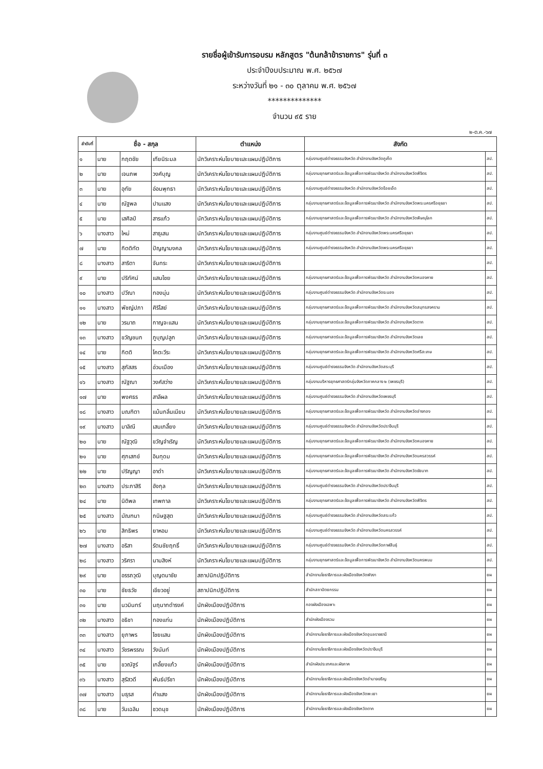รายชื่อผู้เข้ารับการอบรม หลักสูตร "ต้นกล้าข้าราชการ" รุ่นที่ ๓
ประจำปีงบประมาณ พ.ศ. ๒๕๖๗
ระหว่างวันที่ ๒๑ - ๓๐ ตุลาคม พ.ศ. ๒๕๖๗
**************
จำนวน ๙๕ ราย
๒-ต.ค.-๖๗
| ลำดับที่ | ชื่อ - สกุล | | | ตำแหน่ง | สังกัด | |
| --- | --- | --- | --- | --- | --- | --- |
| ๑ | นาย | กฤตชัย | เทียนิระมล | นักวิเคราะห์นโยบายและแผนปฏิบัติการ | กลุ่มงานศูนย์ดำรงธรรมจังหวัด สำนักงานจังหวัดภูเก็ต | สป. |
| ๒ | นาย | เจนภพ | วงศ์บุญ | นักวิเคราะห์นโยบายและแผนปฏิบัติการ | กลุ่มงานยุทธศาสตร์และข้อมูลเพื่อการพัฒนาจังหวัด สำนักงานจังหวัดพิจิตร | สป. |
| ๓ | นาย | อุทัย | อ่อนพุทธา | นักวิเคราะห์นโยบายและแผนปฏิบัติการ | กลุ่มงานศูนย์ดำรงธรรมจังหวัด สำนักงานจังหวัดร้อยเอ็ด | สป. |
| ๔ | นาย | ณัฐพล | ปานแสง | นักวิเคราะห์นโยบายและแผนปฏิบัติการ | กลุ่มงานยุทธศาสตร์และข้อมูลเพื่อการพัฒนาจังหวัด สำนักงานจังหวัดพระนครศรีอยุธยา | สป. |
| ๕ | นาย | เสศิลป์ | สารแก้ว | นักวิเคราะห์นโยบายและแผนปฏิบัติการ | กลุ่มงานยุทธศาสตร์และข้อมูลเพื่อการพัฒนาจังหวัด สำนักงานจังหวัดพิษณุโลก | สป. |
| ๖ | นางสาว | ใหม่ | สาธุเสน | นักวิเคราะห์นโยบายและแผนปฏิบัติการ | กลุ่มงานศูนย์ดำรงธรรมจังหวัด สำนักงานจังหวัดพระนครศรีอยุธยา | สป. |
| ๗ | นาย | กิตติทัต | ปัญญามงคล | นักวิเคราะห์นโยบายและแผนปฏิบัติการ | กลุ่มงานศูนย์ดำรงธรรมจังหวัด สำนักงานจังหวัดพระนครศรีอยุธยา | สป. |
| ๘ | นางสาว | สาริตา | จันทระ | นักวิเคราะห์นโยบายและแผนปฏิบัติการ | | สป. |
| ๙ | นาย | ปริทัศน์ | แสนไชย | นักวิเคราะห์นโยบายและแผนปฏิบัติการ | กลุ่มงานยุทธศาสตร์และข้อมูลเพื่อการพัฒนาจังหวัด สำนักงานจังหวัดหนองคาย | สป. |
| ๑๐ | นางสาว | ปวีณา | ทองนุ่น | นักวิเคราะห์นโยบายและแผนปฏิบัติการ | กลุ่มงานศูนย์ดำรงธรรมจังหวัด สำนักงานจังหวัดระนอง | สป. |
| ๑๑ | นางสาว | พัชญ์ปภา | ศิริไสย์ | นักวิเคราะห์นโยบายและแผนปฏิบัติการ | กลุ่มงานยุทธศาสตร์และข้อมูลเพื่อการพัฒนาจังหวัด สำนักงานจังหวัดสมุทรสงคราม | สป. |
| ๑๒ | นาย | วรนาถ | กาญจะแสน | นักวิเคราะห์นโยบายและแผนปฏิบัติการ | กลุ่มงานยุทธศาสตร์และข้อมูลเพื่อการพัฒนาจังหวัด สำนักงานจังหวัดตาก | สป. |
| ๑๓ | นางสาว | ขวัญชนก | ภูบุญปลูก | นักวิเคราะห์นโยบายและแผนปฏิบัติการ | กลุ่มงานยุทธศาสตร์และข้อมูลเพื่อการพัฒนาจังหวัด สำนักงานจังหวัดเลย | สป. |
| ๑๔ | นาย | กิตติ | โคตะวีระ | นักวิเคราะห์นโยบายและแผนปฏิบัติการ | กลุ่มงานยุทธศาสตร์และข้อมูลเพื่อการพัฒนาจังหวัด สำนักงานจังหวัดศรีสะเกษ | สป. |
| ๑๕ | นางสาว | สุภัสสร | อ่วมเมือง | นักวิเคราะห์นโยบายและแผนปฏิบัติการ | กลุ่มงานศูนย์ดำรงธรรมจังหวัด สำนักงานจังหวัดสระบุรี | สป. |
| ๑๖ | นางสาว | ณัฐณา | วงศ์สว่าง | นักวิเคราะห์นโยบายและแผนปฏิบัติการ | กลุ่มงานบริหารยุทธศาสตร์กลุ่มจังหวัดภาคกลาง ๒ (เพชรบุรี) | สป. |
| ๑๗ | นาย | พงศธร | สาลีผล | นักวิเคราะห์นโยบายและแผนปฏิบัติการ | กลุ่มงานศูนย์ดำรงธรรมจังหวัด สำนักงานจังหวัดเพชรบุรี | สป. |
| ๑๘ | นางสาว | มณฑิตา | แม้นกลิ่นเนียม | นักวิเคราะห์นโยบายและแผนปฏิบัติการ | กลุ่มงานยุทธศาสตร์และข้อมูลเพื่อการพัฒนาจังหวัด สำนักงานจังหวัดอ่างทอง | สป. |
| ๑๙ | นางสาว | มาลิณี | เสนเกลี้ยง | นักวิเคราะห์นโยบายและแผนปฏิบัติการ | กลุ่มงานศูนย์ดำรงธรรมจังหวัด สำนักงานจังหวัดปราจีนบุรี | สป. |
| ๒๐ | นาย | ณัฐวุฒิ | ขวัญจำเริญ | นักวิเคราะห์นโยบายและแผนปฏิบัติการ | กลุ่มงานยุทธศาสตร์และข้อมูลเพื่อการพัฒนาจังหวัด สำนักงานจังหวัดหนองคาย | สป. |
| ๒๑ | นาย | ศุภเสกข์ | อินทุดม | นักวิเคราะห์นโยบายและแผนปฏิบัติการ | กลุ่มงานยุทธศาสตร์และข้อมูลเพื่อการพัฒนาจังหวัด สำนักงานจังหวัดนครสวรรค์ | สป. |
| ๒๒ | นาย | ปริญญา | อาดำ | นักวิเคราะห์นโยบายและแผนปฏิบัติการ | กลุ่มงานยุทธศาสตร์และข้อมูลเพื่อการพัฒนาจังหวัด สำนักงานจังหวัดชัยนาท | สป. |
| ๒๓ | นางสาว | ประภาสิริ | อังกุล | นักวิเคราะห์นโยบายและแผนปฏิบัติการ | กลุ่มงานศูนย์ดำรงธรรมจังหวัด สำนักงานจังหวัดปราจีนบุรี | สป. |
| ๒๔ | นาย | นิติพล | เทพกาล | นักวิเคราะห์นโยบายและแผนปฏิบัติการ | กลุ่มงานยุทธศาสตร์และข้อมูลเพื่อการพัฒนาจังหวัด สำนักงานจังหวัดพิจิตร | สป. |
| ๒๕ | นางสาว | มัณฑนา | กนิษฐสุต | นักวิเคราะห์นโยบายและแผนปฏิบัติการ | กลุ่มงานศูนย์ดำรงธรรมจังหวัด สำนักงานจังหวัดสระแก้ว | สป. |
| ๒๖ | นาย | สิทธิพร | ยาหอม | นักวิเคราะห์นโยบายและแผนปฏิบัติการ | กลุ่มงานศูนย์ดำรงธรรมจังหวัด สำนักงานจังหวัดนครสวรรค์ | สป. |
| ๒๗ | นางสาว | อริสา | รัตนชัยฤทธิ์ | นักวิเคราะห์นโยบายและแผนปฏิบัติการ | กลุ่มงานศูนย์ดำรงธรรมจังหวัด สำนักงานจังหวัดกาฬสินธุ์ | สป. |
| ๒๘ | นางสาว | วริศรา | นามสิงห์ | นักวิเคราะห์นโยบายและแผนปฏิบัติการ | กลุ่มงานยุทธศาสตร์และข้อมูลเพื่อการพัฒนาจังหวัด สำนักงานจังหวัดนครพนม | สป. |
| ๒๙ | นาย | อรรถวุฒิ | บุญตนาชัย | สถาปนิกปฏิบัติการ | สำนักงานโยธาธิการและผังเมืองจังหวัดพังงา | ยผ |
| ๓๐ | นาย | ชัยธวัช | เขียวอยู่ | สถาปนิกปฏิบัติการ | สำนักสถาปัตยกรรม | ยผ |
| ๓๑ | นาย | นวมินทร์ | นฤนาทดำรงค์ | นักผังเมืองปฏิบัติการ | กองผังเมืองเฉพาะ | ยผ |
| ๓๒ | นางสาว | อธิชา | ทองแท่น | นักผังเมืองปฏิบัติการ | สำนักผังเมืองรวม | ยผ |
| ๓๓ | นางสาว | ยุภาพร | ไชยแสน | นักผังเมืองปฏิบัติการ | สำนักงานโยธาธิการและผังเมืองจังหวัดอุบลราชธานี | ยผ |
| ๓๔ | นางสาว | วัชรพรรณ | วังนันท์ | นักผังเมืองปฏิบัติการ | สำนักงานโยธาธิการและผังเมืองจังหวัดปราจีนบุรี | ยผ |
| ๓๕ | นาย | ขวณัฐูร์ | เกลี้ยงแก้ว | นักผังเมืองปฏิบัติการ | สำนักผังประเทศและผังภาค | ยผ |
| ๓๖ | นางสาว | สุรัสวดี | พันธ์ปรีชา | นักผังเมืองปฏิบัติการ | สำนักงานโยธาธิการและผังเมืองจังหวัดอำนาจเจริญ | ยผ |
| ๓๗ | นางสาว | มธุรส | คำแสง | นักผังเมืองปฏิบัติการ | สำนักงานโยธาธิการและผังเมืองจังหวัดพะเยา | ยผ |
| ๓๘ | นาย | วันเฉลิม | ชวดนุช | นักผังเมืองปฏิบัติการ | สำนักงานโยธาธิการและผังเมืองจังหวัดตาก | ยผ |